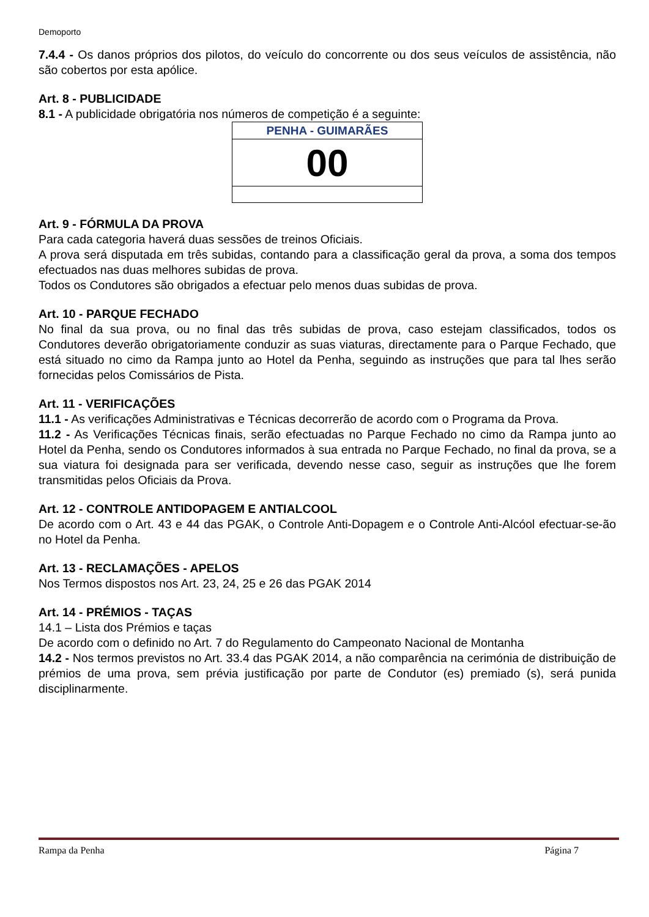Demoporto
7.4.4 - Os danos próprios dos pilotos, do veículo do concorrente ou dos seus veículos de assistência, não são cobertos por esta apólice.
Art. 8 - PUBLICIDADE
8.1 - A publicidade obrigatória nos números de competição é a seguinte:
| PENHA - GUIMARÃES |
| 00 |
Art. 9 - FÓRMULA DA PROVA
Para cada categoria haverá duas sessões de treinos Oficiais.
A prova será disputada em três subidas, contando para a classificação geral da prova, a soma dos tempos efectuados nas duas melhores subidas de prova.
Todos os Condutores são obrigados a efectuar pelo menos duas subidas de prova.
Art. 10 - PARQUE FECHADO
No final da sua prova, ou no final das três subidas de prova, caso estejam classificados, todos os Condutores deverão obrigatoriamente conduzir as suas viaturas, directamente para o Parque Fechado, que está situado no cimo da Rampa junto ao Hotel da Penha, seguindo as instruções que para tal lhes serão fornecidas pelos Comissários de Pista.
Art. 11 - VERIFICAÇÕES
11.1 - As verificações Administrativas e Técnicas decorrerão de acordo com o Programa da Prova.
11.2 - As Verificações Técnicas finais, serão efectuadas no Parque Fechado no cimo da Rampa junto ao Hotel da Penha, sendo os Condutores informados à sua entrada no Parque Fechado, no final da prova, se a sua viatura foi designada para ser verificada, devendo nesse caso, seguir as instruções que lhe forem transmitidas pelos Oficiais da Prova.
Art. 12 - CONTROLE ANTIDOPAGEM E ANTIALCOOL
De acordo com o Art. 43 e 44 das PGAK, o Controle Anti-Dopagem e o Controle Anti-Alcóol efectuar-se-ão no Hotel da Penha.
Art. 13 - RECLAMAÇÕES - APELOS
Nos Termos dispostos nos Art. 23, 24, 25 e 26 das PGAK 2014
Art. 14 - PRÉMIOS - TAÇAS
14.1 – Lista dos Prémios e taças
De acordo com o definido no Art. 7 do Regulamento do Campeonato Nacional de Montanha
14.2 - Nos termos previstos no Art. 33.4 das PGAK 2014, a não comparência na cerimónia de distribuição de prémios de uma prova, sem prévia justificação por parte de Condutor (es) premiado (s), será punida disciplinarmente.
Rampa da Penha Página 7